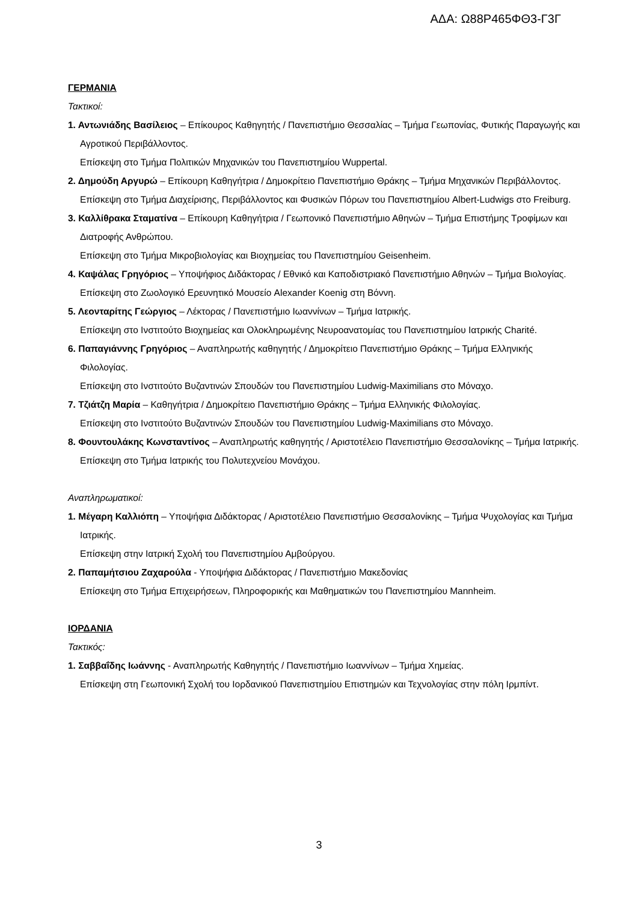ΑΔΑ: Ω88Ρ465ΦΘ3-Γ3Γ
ΓΕΡΜΑΝΙΑ
Τακτικοί:
1. Αντωνιάδης Βασίλειος – Επίκουρος Καθηγητής / Πανεπιστήμιο Θεσσαλίας – Τμήμα Γεωπονίας, Φυτικής Παραγωγής και Αγροτικού Περιβάλλοντος.
Επίσκεψη στο Τμήμα Πολιτικών Μηχανικών του Πανεπιστημίου Wuppertal.
2. Δημούδη Αργυρώ – Επίκουρη Καθηγήτρια / Δημοκρίτειο Πανεπιστήμιο Θράκης – Τμήμα Μηχανικών Περιβάλλοντος.
Επίσκεψη στο Τμήμα Διαχείρισης, Περιβάλλοντος και Φυσικών Πόρων του Πανεπιστημίου Albert-Ludwigs στο Freiburg.
3. Καλλίθρακα Σταματίνα – Επίκουρη Καθηγήτρια / Γεωπονικό Πανεπιστήμιο Αθηνών – Τμήμα Επιστήμης Τροφίμων και Διατροφής Ανθρώπου.
Επίσκεψη στο Τμήμα Μικροβιολογίας και Βιοχημείας του Πανεπιστημίου Geisenheim.
4. Καψάλας Γρηγόριος – Υποψήφιος Διδάκτορας / Εθνικό και Καποδιστριακό Πανεπιστήμιο Αθηνών – Τμήμα Βιολογίας.
Επίσκεψη στο Ζωολογικό Ερευνητικό Μουσείο Alexander Koenig στη Βόννη.
5. Λεονταρίτης Γεώργιος – Λέκτορας / Πανεπιστήμιο Ιωαννίνων – Τμήμα Ιατρικής.
Επίσκεψη στο Ινστιτούτο Βιοχημείας και Ολοκληρωμένης Νευροανατομίας του Πανεπιστημίου Ιατρικής Charité.
6. Παπαγιάννης Γρηγόριος – Αναπληρωτής καθηγητής / Δημοκρίτειο Πανεπιστήμιο Θράκης – Τμήμα Ελληνικής Φιλολογίας.
Επίσκεψη στο Ινστιτούτο Βυζαντινών Σπουδών του Πανεπιστημίου Ludwig-Maximilians στο Μόναχο.
7. Τζιάτζη Μαρία – Καθηγήτρια / Δημοκρίτειο Πανεπιστήμιο Θράκης – Τμήμα Ελληνικής Φιλολογίας.
Επίσκεψη στο Ινστιτούτο Βυζαντινών Σπουδών του Πανεπιστημίου Ludwig-Maximilians στο Μόναχο.
8. Φουντουλάκης Κωνσταντίνος – Αναπληρωτής καθηγητής / Αριστοτέλειο Πανεπιστήμιο Θεσσαλονίκης – Τμήμα Ιατρικής.
Επίσκεψη στο Τμήμα Ιατρικής του Πολυτεχνείου Μονάχου.
Αναπληρωματικοί:
1. Μέγαρη Καλλιόπη – Υποψήφια Διδάκτορας / Αριστοτέλειο Πανεπιστήμιο Θεσσαλονίκης – Τμήμα Ψυχολογίας και Τμήμα Ιατρικής.
Επίσκεψη στην Ιατρική Σχολή του Πανεπιστημίου Αμβούργου.
2. Παπαμήτσιου Ζαχαρούλα - Υποψήφια Διδάκτορας / Πανεπιστήμιο Μακεδονίας
Επίσκεψη στο Τμήμα Επιχειρήσεων, Πληροφορικής και Μαθηματικών του Πανεπιστημίου Mannheim.
ΙΟΡΔΑΝΙΑ
Τακτικός:
1. Σαββαΐδης Ιωάννης - Αναπληρωτής Καθηγητής / Πανεπιστήμιο Ιωαννίνων – Τμήμα Χημείας.
Επίσκεψη στη Γεωπονική Σχολή του Ιορδανικού Πανεπιστημίου Επιστημών και Τεχνολογίας στην πόλη Ιρμπίντ.
3